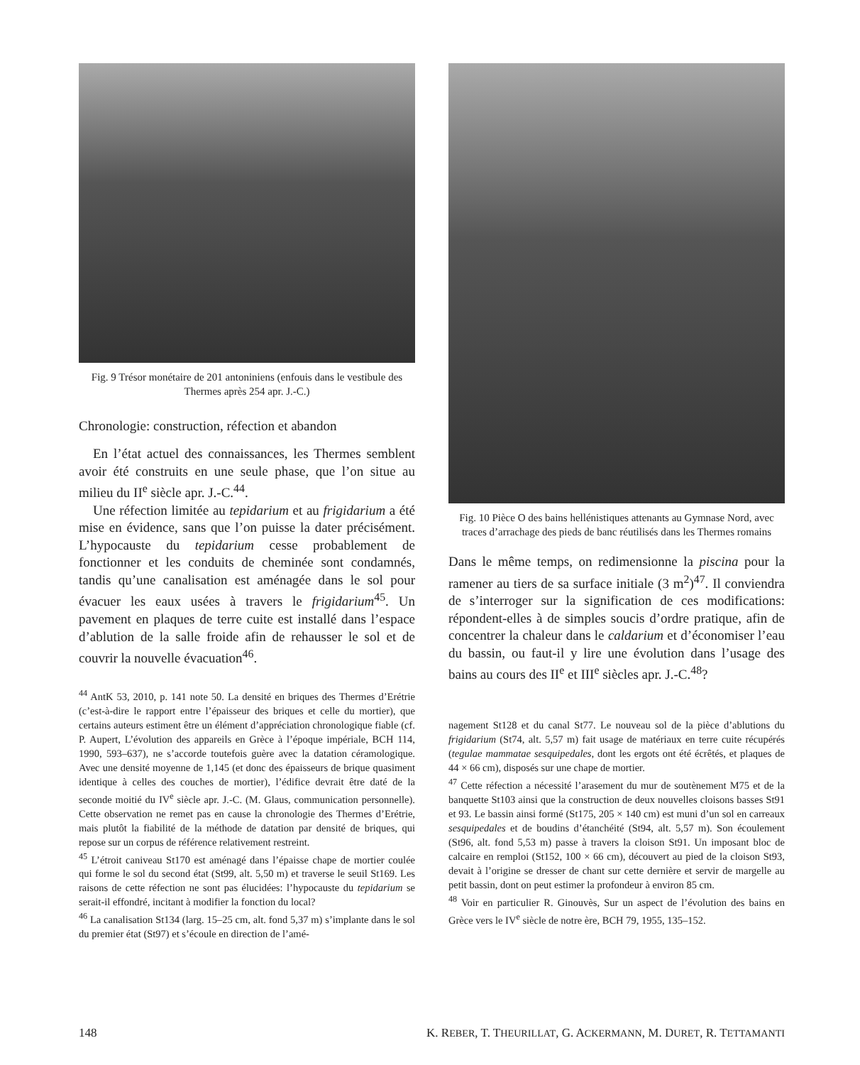Fig. 9 Trésor monétaire de 201 antoniniens (enfouis dans le vestibule des Thermes après 254 apr. J.-C.)
Chronologie: construction, réfection et abandon
En l’état actuel des connaissances, les Thermes semblent avoir été construits en une seule phase, que l’on situe au milieu du II<sup>e</sup> siècle apr. J.-C.<sup>44</sup>.
Une réfection limitée au tepidarium et au frigidarium a été mise en évidence, sans que l’on puisse la dater précisément. L’hypocauste du tepidarium cesse probablement de fonctionner et les conduits de cheminée sont condamnés, tandis qu’une canalisation est aménagée dans le sol pour évacuer les eaux usées à travers le frigidarium<sup>45</sup>. Un pavement en plaques de terre cuite est installé dans l’espace d’ablution de la salle froide afin de rehausser le sol et de couvrir la nouvelle évacuation<sup>46</sup>.
<sup>44</sup> AntK 53, 2010, p. 141 note 50. La densité en briques des Thermes d’Erétrie (c’est-à-dire le rapport entre l’épaisseur des briques et celle du mortier), que certains auteurs estiment être un élément d’appréciation chronologique fiable (cf. P. Aupert, L’évolution des appareils en Grèce à l’époque impériale, BCH 114, 1990, 593–637), ne s’accorde toutefois guère avec la datation céramologique. Avec une densité moyenne de 1,145 (et donc des épaisseurs de brique quasiment identique à celles des couches de mortier), l’édifice devrait être daté de la seconde moitié du IV<sup>e</sup> siècle apr. J.-C. (M. Glaus, communication personnelle). Cette observation ne remet pas en cause la chronologie des Thermes d’Erétrie, mais plutôt la fiabilité de la méthode de datation par densité de briques, qui repose sur un corpus de référence relativement restreint.
<sup>45</sup> L’étroit caniveau St170 est aménagé dans l’épaisse chape de mortier coulée qui forme le sol du second état (St99, alt. 5,50 m) et traverse le seuil St169. Les raisons de cette réfection ne sont pas élucidées: l’hypocauste du tepidarium se serait-il effondré, incitant à modifier la fonction du local?
<sup>46</sup> La canalisation St134 (larg. 15–25 cm, alt. fond 5,37 m) s’implante dans le sol du premier état (St97) et s’écoule en direction de l’amé-
Fig. 10 Pièce O des bains hellénistiques attenants au Gymnase Nord, avec traces d’arrachage des pieds de banc réutilisés dans les Thermes romains
Dans le même temps, on redimensionne la piscina pour la ramener au tiers de sa surface initiale (3 m<sup>2</sup>)<sup>47</sup>. Il conviendra de s’interroger sur la signification de ces modifications: répondent-elles à de simples soucis d’ordre pratique, afin de concentrer la chaleur dans le caldarium et d’économiser l’eau du bassin, ou faut-il y lire une évolution dans l’usage des bains au cours des II<sup>e</sup> et III<sup>e</sup> siècles apr. J.-C.<sup>48</sup>?
nagement St128 et du canal St77. Le nouveau sol de la pièce d’ablutions du frigidarium (St74, alt. 5,57 m) fait usage de matériaux en terre cuite récupérés (tegulae mammatae sesquipedales, dont les ergots ont été écrêtés, et plaques de 44 × 66 cm), disposés sur une chape de mortier.
<sup>47</sup> Cette réfection a nécessité l’arasement du mur de soutènement M75 et de la banquette St103 ainsi que la construction de deux nouvelles cloisons basses St91 et 93. Le bassin ainsi formé (St175, 205 × 140 cm) est muni d’un sol en carreaux sesquipedales et de boudins d’étanchéité (St94, alt. 5,57 m). Son écoulement (St96, alt. fond 5,53 m) passe à travers la cloison St91. Un imposant bloc de calcaire en remploi (St152, 100 × 66 cm), découvert au pied de la cloison St93, devait à l’origine se dresser de chant sur cette dernière et servir de margelle au petit bassin, dont on peut estimer la profondeur à environ 85 cm.
<sup>48</sup> Voir en particulier R. Ginouvès, Sur un aspect de l’évolution des bains en Grèce vers le IV<sup>e</sup> siècle de notre ère, BCH 79, 1955, 135–152.
148 K. REBER, T. THEURILLAT, G. ACKERMANN, M. DURET, R. TETTAMANTI